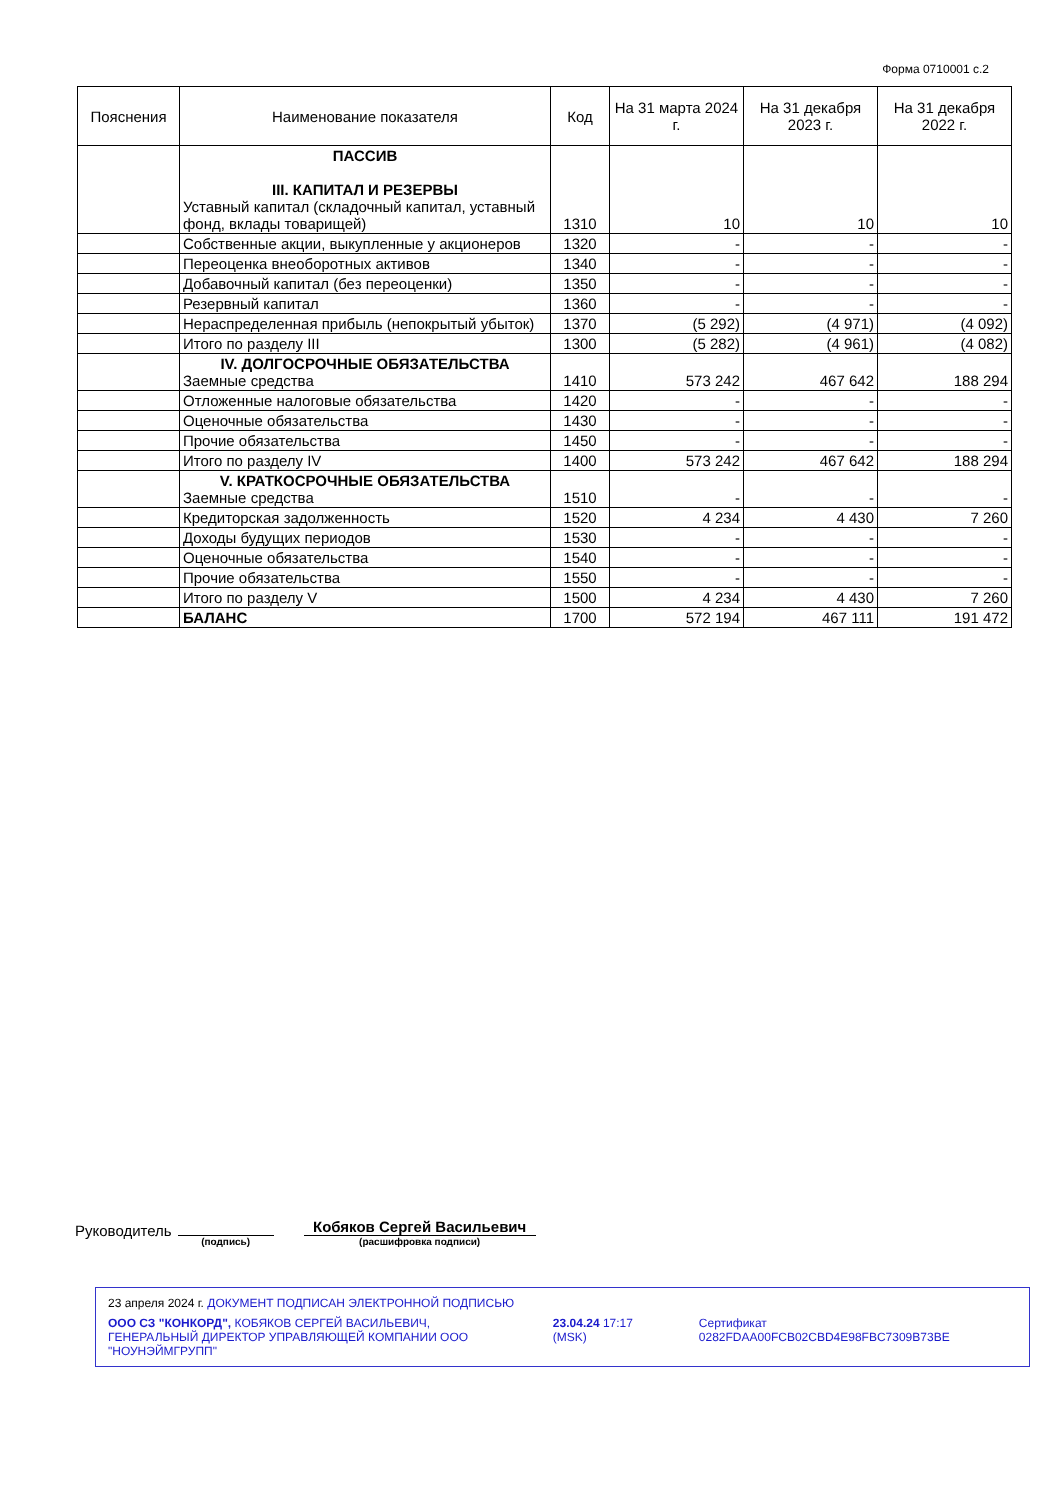Форма 0710001 с.2
| Пояснения | Наименование показателя | Код | На 31 марта 2024 г. | На 31 декабря 2023 г. | На 31 декабря 2022 г. |
| --- | --- | --- | --- | --- | --- |
| | ПАССИВ III. КАПИТАЛ И РЕЗЕРВЫ Уставный капитал (складочный капитал, уставный фонд, вклады товарищей) | 1310 | 10 | 10 | 10 |
| | Собственные акции, выкупленные у акционеров | 1320 | - | - | - |
| | Переоценка внеоборотных активов | 1340 | - | - | - |
| | Добавочный капитал (без переоценки) | 1350 | - | - | - |
| | Резервный капитал | 1360 | - | - | - |
| | Нераспределенная прибыль (непокрытый убыток) | 1370 | (5 292) | (4 971) | (4 092) |
| | Итого по разделу III | 1300 | (5 282) | (4 961) | (4 082) |
| | IV. ДОЛГОСРОЧНЫЕ ОБЯЗАТЕЛЬСТВА Заемные средства | 1410 | 573 242 | 467 642 | 188 294 |
| | Отложенные налоговые обязательства | 1420 | - | - | - |
| | Оценочные обязательства | 1430 | - | - | - |
| | Прочие обязательства | 1450 | - | - | - |
| | Итого по разделу IV | 1400 | 573 242 | 467 642 | 188 294 |
| | V. КРАТКОСРОЧНЫЕ ОБЯЗАТЕЛЬСТВА Заемные средства | 1510 | - | - | - |
| | Кредиторская задолженность | 1520 | 4 234 | 4 430 | 7 260 |
| | Доходы будущих периодов | 1530 | - | - | - |
| | Оценочные обязательства | 1540 | - | - | - |
| | Прочие обязательства | 1550 | - | - | - |
| | Итого по разделу V | 1500 | 4 234 | 4 430 | 7 260 |
| | БАЛАНС | 1700 | 572 194 | 467 111 | 191 472 |
Руководитель
(подпись)
Кобяков Сергей Васильевич
(расшифровка подписи)
23 апреля 2024 г. ДОКУМЕНТ ПОДПИСАН ЭЛЕКТРОННОЙ ПОДПИСЬЮ
ООО СЗ "КОНКОРД", КОБЯКОВ СЕРГЕЙ ВАСИЛЬЕВИЧ, ГЕНЕРАЛЬНЫЙ ДИРЕКТОР УПРАВЛЯЮЩЕЙ КОМПАНИИ ООО "НОУНЭЙМГРУПП"
23.04.24 17:17 (MSK) Сертификат 0282FDAA00FCB02CBD4E98FBC7309B73BE